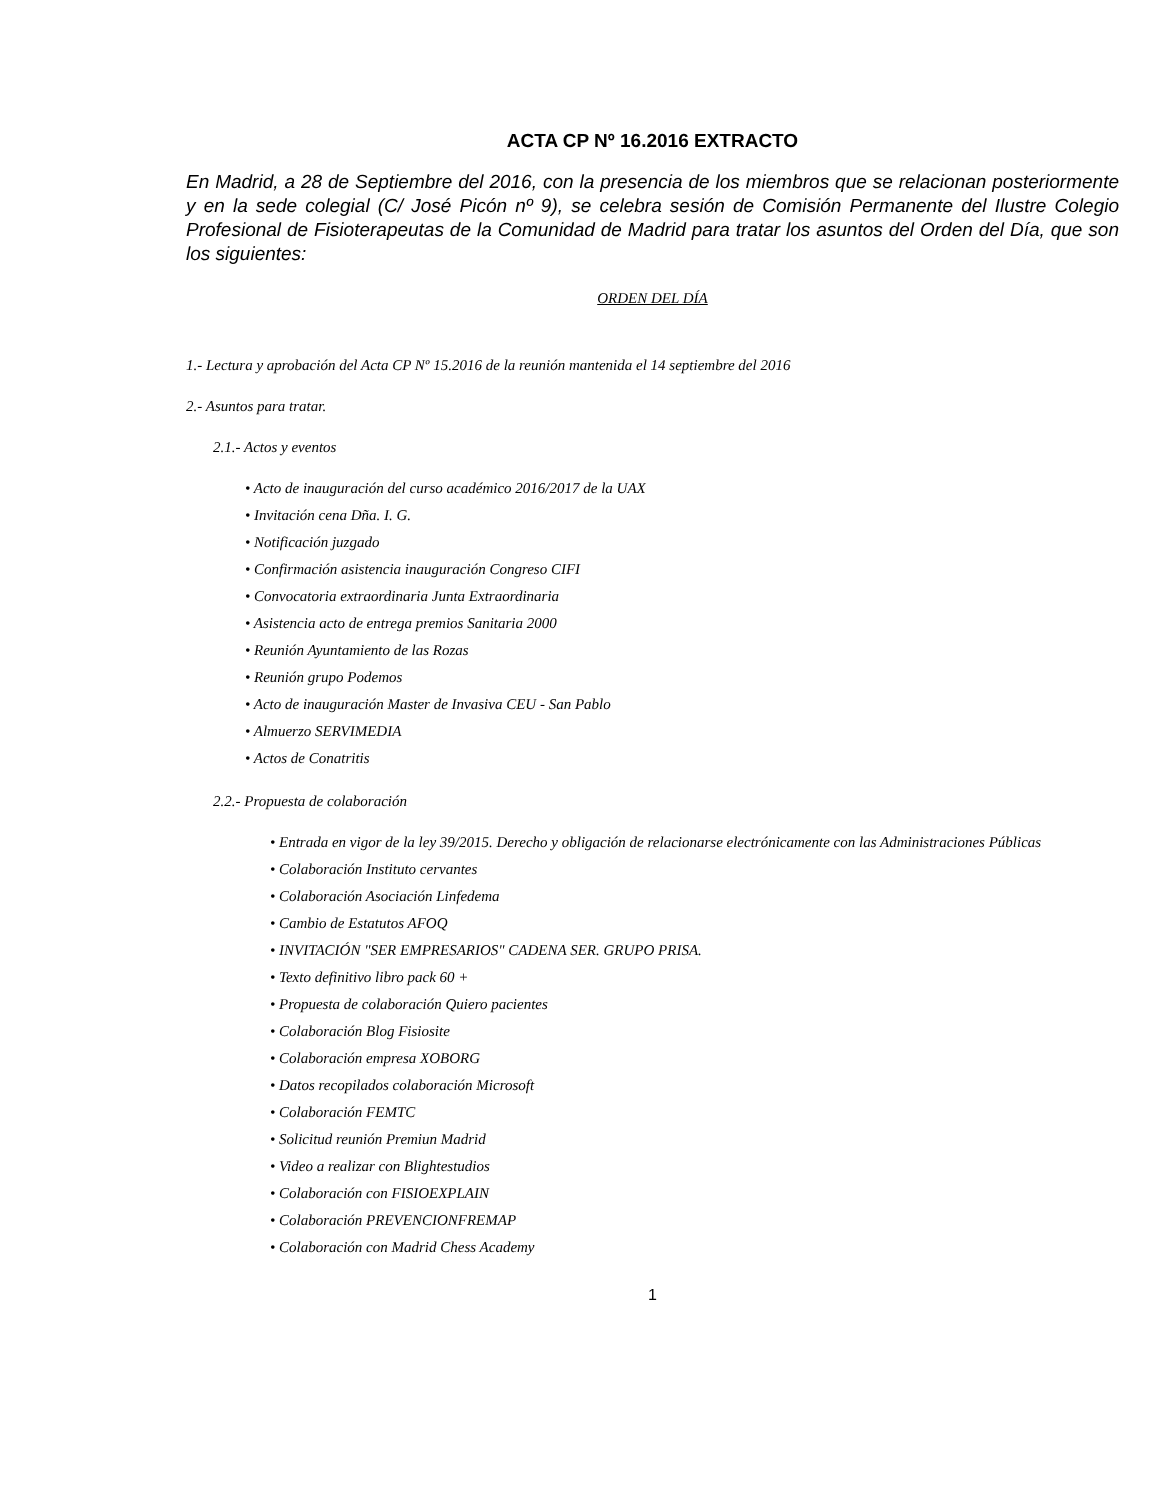ACTA CP Nº 16.2016 EXTRACTO
En Madrid, a 28 de Septiembre del 2016, con la presencia de los miembros que se relacionan posteriormente y en la sede colegial (C/ José Picón nº 9), se celebra sesión de Comisión Permanente del Ilustre Colegio Profesional de Fisioterapeutas de la Comunidad de Madrid para tratar los asuntos del Orden del Día, que son los siguientes:
ORDEN DEL DÍA
1.- Lectura y aprobación del Acta CP Nº 15.2016 de la reunión mantenida el 14 septiembre del 2016
2.- Asuntos para tratar.
2.1.- Actos y eventos
• Acto de inauguración del curso académico 2016/2017 de la UAX
• Invitación cena Dña. I. G.
• Notificación juzgado
• Confirmación asistencia inauguración Congreso CIFI
• Convocatoria extraordinaria Junta Extraordinaria
• Asistencia acto de entrega premios Sanitaria 2000
• Reunión Ayuntamiento de las Rozas
• Reunión grupo Podemos
• Acto de inauguración Master de Invasiva CEU - San Pablo
• Almuerzo SERVIMEDIA
• Actos de Conatritis
2.2.- Propuesta de colaboración
• Entrada en vigor de la ley 39/2015. Derecho y obligación de relacionarse electrónicamente con las Administraciones Públicas
• Colaboración Instituto cervantes
• Colaboración Asociación Linfedema
• Cambio de Estatutos AFOQ
• INVITACIÓN "SER EMPRESARIOS" CADENA SER. GRUPO PRISA.
• Texto definitivo libro pack 60 +
• Propuesta de colaboración Quiero pacientes
• Colaboración Blog Fisiosite
• Colaboración empresa XOBORG
• Datos recopilados colaboración Microsoft
• Colaboración FEMTC
• Solicitud reunión Premiun Madrid
• Video a realizar con Blightestudios
• Colaboración con FISIOEXPLAIN
• Colaboración PREVENCIONFREMAP
• Colaboración con Madrid Chess Academy
1